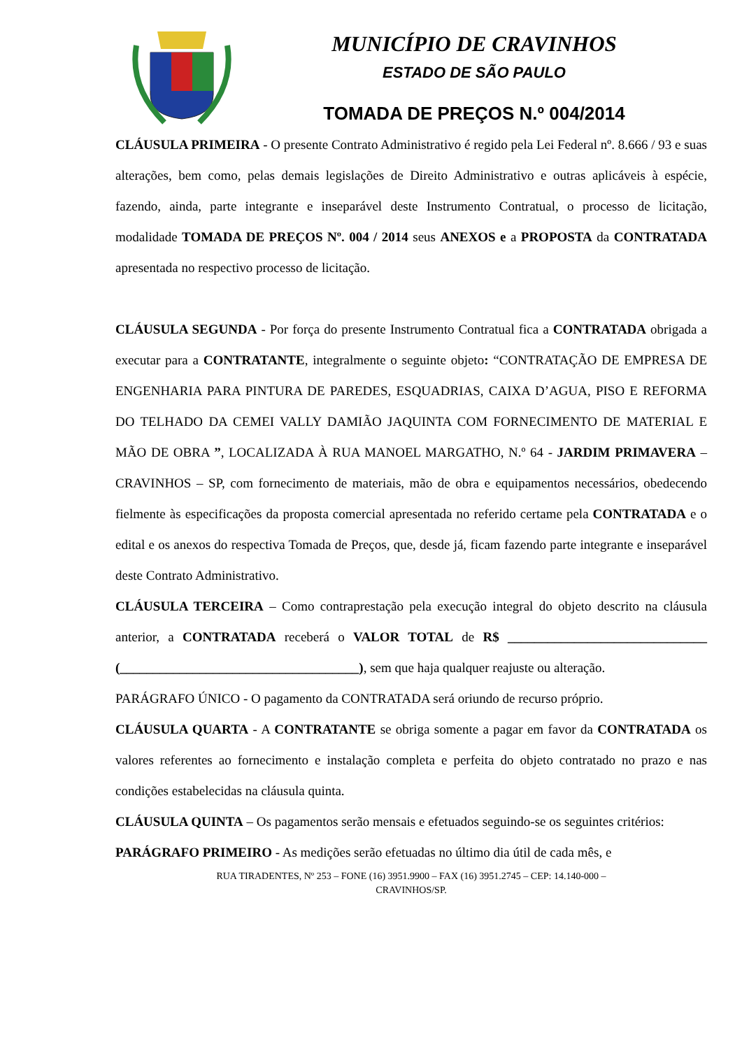MUNICÍPIO DE CRAVINHOS
ESTADO DE SÃO PAULO
TOMADA DE PREÇOS N.º 004/2014
CLÁUSULA PRIMEIRA - O presente Contrato Administrativo é regido pela Lei Federal nº. 8.666 / 93 e suas alterações, bem como, pelas demais legislações de Direito Administrativo e outras aplicáveis à espécie, fazendo, ainda, parte integrante e inseparável deste Instrumento Contratual, o processo de licitação, modalidade TOMADA DE PREÇOS Nº. 004 / 2014 seus ANEXOS e a PROPOSTA da CONTRATADA apresentada no respectivo processo de licitação.
CLÁUSULA SEGUNDA - Por força do presente Instrumento Contratual fica a CONTRATADA obrigada a executar para a CONTRATANTE, integralmente o seguinte objeto: “CONTRATAÇÃO DE EMPRESA DE ENGENHARIA PARA PINTURA DE PAREDES, ESQUADRIAS, CAIXA D’AGUA, PISO E REFORMA DO TELHADO DA CEMEI VALLY DAMIÃO JAQUINTA COM FORNECIMENTO DE MATERIAL E MÃO DE OBRA ”, LOCALIZADA À RUA MANOEL MARGATHO, N.º 64 - JARDIM PRIMAVERA – CRAVINHOS – SP, com fornecimento de materiais, mão de obra e equipamentos necessários, obedecendo fielmente às especificações da proposta comercial apresentada no referido certame pela CONTRATADA e o edital e os anexos do respectiva Tomada de Preços, que, desde já, ficam fazendo parte integrante e inseparável deste Contrato Administrativo.
CLÁUSULA TERCEIRA – Como contraprestação pela execução integral do objeto descrito na cláusula anterior, a CONTRATADA receberá o VALOR TOTAL de R$ ______________________________ (____________________________________), sem que haja qualquer reajuste ou alteração.
PARÁGRAFO ÚNICO - O pagamento da CONTRATADA será oriundo de recurso próprio.
CLÁUSULA QUARTA - A CONTRATANTE se obriga somente a pagar em favor da CONTRATADA os valores referentes ao fornecimento e instalação completa e perfeita do objeto contratado no prazo e nas condições estabelecidas na cláusula quinta.
CLÁUSULA QUINTA – Os pagamentos serão mensais e efetuados seguindo-se os seguintes critérios:
PARÁGRAFO PRIMEIRO - As medições serão efetuadas no último dia útil de cada mês, e
RUA TIRADENTES, Nº 253 – FONE (16) 3951.9900 – FAX (16) 3951.2745 – CEP: 14.140-000 –
CRAVINHOS/SP.